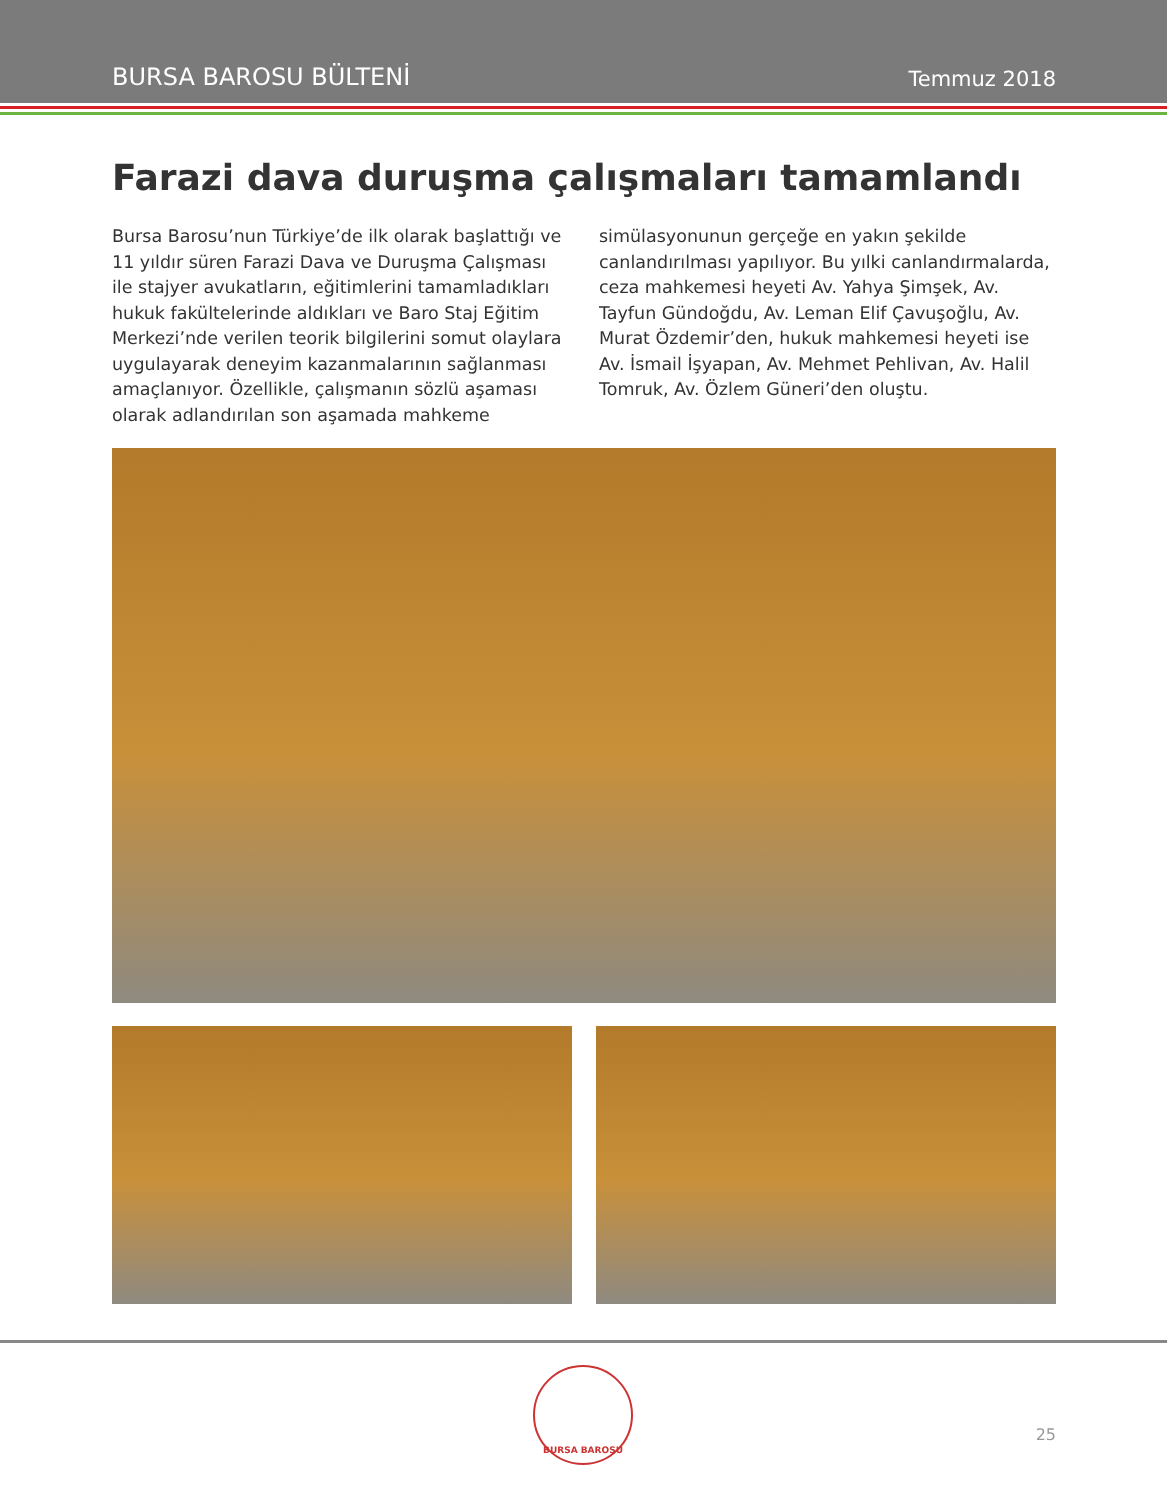BURSA BAROSU BÜLTENİ Temmuz 2018
Farazi dava duruşma çalışmaları tamamlandı
Bursa Barosu’nun Türkiye’de ilk olarak başlattığı ve 11 yıldır süren Farazi Dava ve Duruşma Çalışması ile stajyer avukatların, eğitimlerini tamamladıkları hukuk fakültelerinde aldıkları ve Baro Staj Eğitim Merkezi’nde verilen teorik bilgilerini somut olaylara uygulayarak deneyim kazanmalarının sağlanması amaçlanıyor. Özellikle, çalışmanın sözlü aşaması olarak adlandırılan son aşamada mahkeme simülasyonunun gerçeğe en yakın şekilde canlandırılması yapılıyor. Bu yılki canlandırmalarda, ceza mahkemesi heyeti Av. Yahya Şimşek, Av. Tayfun Gündoğdu, Av. Leman Elif Çavuşoğlu, Av. Murat Özdemir’den, hukuk mahkemesi heyeti ise Av. İsmail İşyapan, Av. Mehmet Pehlivan, Av. Halil Tomruk, Av. Özlem Güneri’den oluştu.
BURSA BAROSU
25